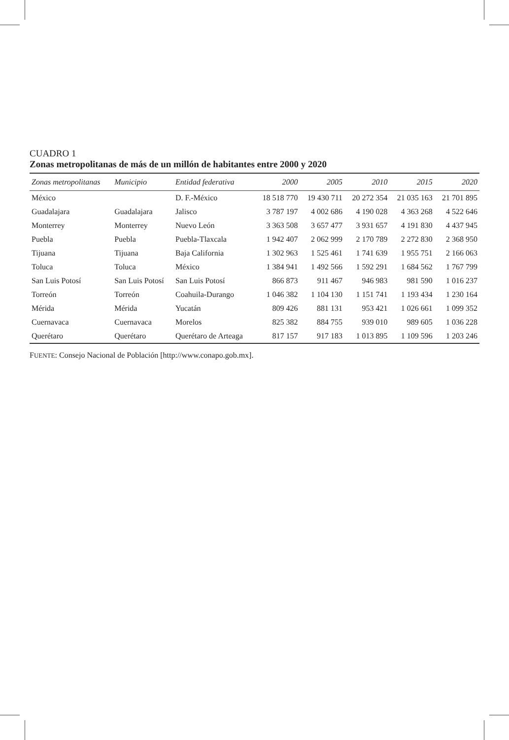CUADRO 1
Zonas metropolitanas de más de un millón de habitantes entre 2000 y 2020
| Zonas metropolitanas | Municipio | Entidad federativa | 2000 | 2005 | 2010 | 2015 | 2020 |
| --- | --- | --- | --- | --- | --- | --- | --- |
| México | | D. F.-México | 18 518 770 | 19 430 711 | 20 272 354 | 21 035 163 | 21 701 895 |
| Guadalajara | Guadalajara | Jalisco | 3 787 197 | 4 002 686 | 4 190 028 | 4 363 268 | 4 522 646 |
| Monterrey | Monterrey | Nuevo León | 3 363 508 | 3 657 477 | 3 931 657 | 4 191 830 | 4 437 945 |
| Puebla | Puebla | Puebla-Tlaxcala | 1 942 407 | 2 062 999 | 2 170 789 | 2 272 830 | 2 368 950 |
| Tijuana | Tijuana | Baja California | 1 302 963 | 1 525 461 | 1 741 639 | 1 955 751 | 2 166 063 |
| Toluca | Toluca | México | 1 384 941 | 1 492 566 | 1 592 291 | 1 684 562 | 1 767 799 |
| San Luis Potosí | San Luis Potosí | San Luis Potosí | 866 873 | 911 467 | 946 983 | 981 590 | 1 016 237 |
| Torreón | Torreón | Coahuila-Durango | 1 046 382 | 1 104 130 | 1 151 741 | 1 193 434 | 1 230 164 |
| Mérida | Mérida | Yucatán | 809 426 | 881 131 | 953 421 | 1 026 661 | 1 099 352 |
| Cuernavaca | Cuernavaca | Morelos | 825 382 | 884 755 | 939 010 | 989 605 | 1 036 228 |
| Querétaro | Querétaro | Querétaro de Arteaga | 817 157 | 917 183 | 1 013 895 | 1 109 596 | 1 203 246 |
FUENTE: Consejo Nacional de Población [http://www.conapo.gob.mx].